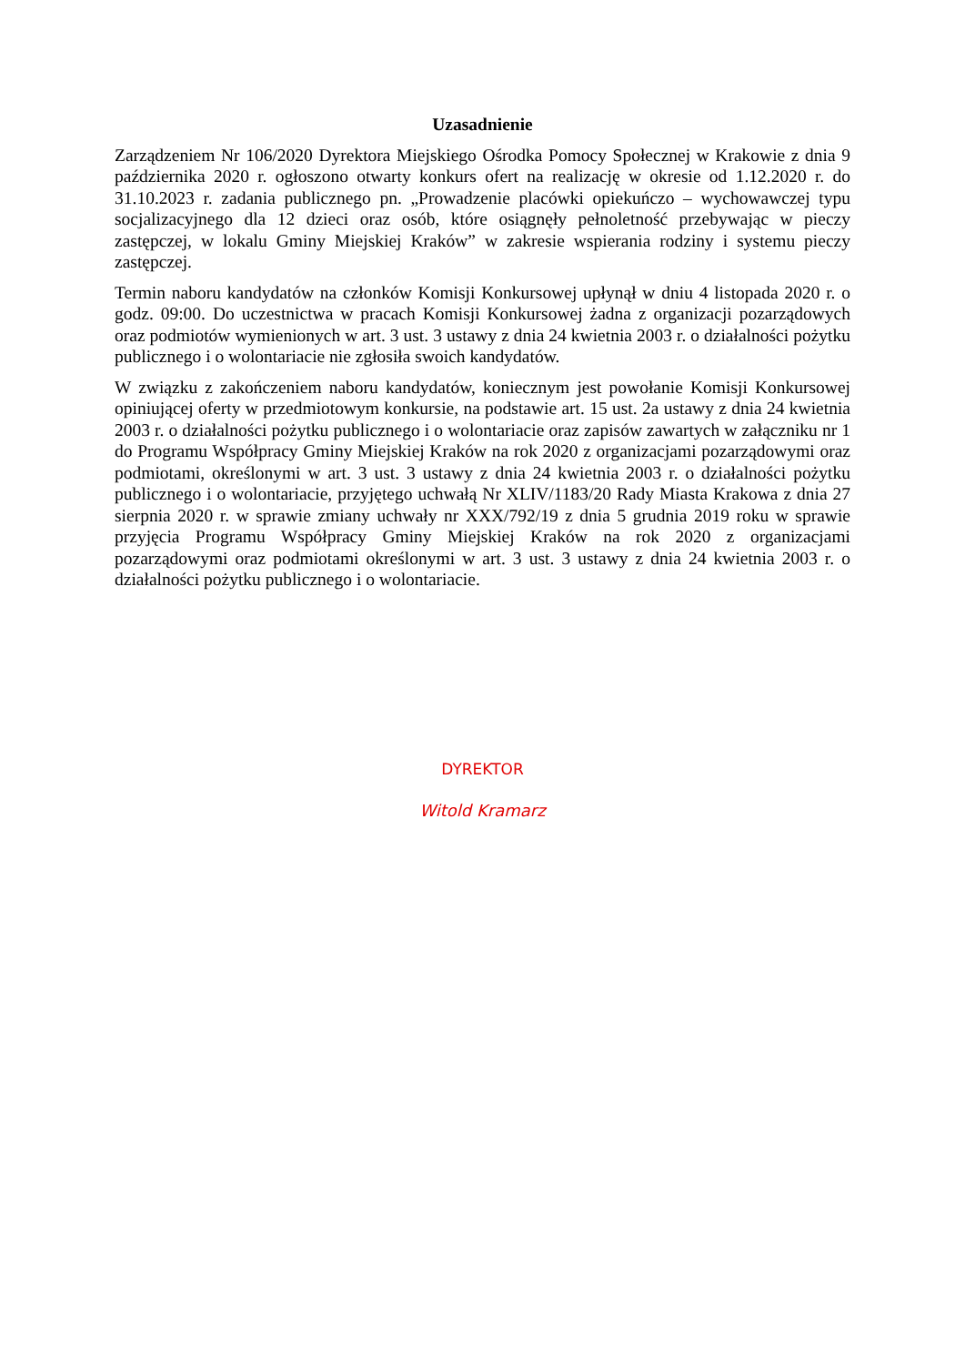Uzasadnienie
Zarządzeniem Nr 106/2020 Dyrektora Miejskiego Ośrodka Pomocy Społecznej w Krakowie z dnia 9 października 2020 r. ogłoszono otwarty konkurs ofert na realizację w okresie od 1.12.2020 r. do 31.10.2023 r. zadania publicznego pn. „Prowadzenie placówki opiekuńczo – wychowawczej typu socjalizacyjnego dla 12 dzieci oraz osób, które osiągnęły pełnoletność przebywając w pieczy zastępczej, w lokalu Gminy Miejskiej Kraków” w zakresie wspierania rodziny i systemu pieczy zastępczej.
Termin naboru kandydatów na członków Komisji Konkursowej upłynął w dniu 4 listopada 2020 r. o godz. 09:00. Do uczestnictwa w pracach Komisji Konkursowej żadna z organizacji pozarządowych oraz podmiotów wymienionych w art. 3 ust. 3 ustawy z dnia 24 kwietnia 2003 r. o działalności pożytku publicznego i o wolontariacie nie zgłosiła swoich kandydatów.
W związku z zakończeniem naboru kandydatów, koniecznym jest powołanie Komisji Konkursowej opiniującej oferty w przedmiotowym konkursie, na podstawie art. 15 ust. 2a ustawy z dnia 24 kwietnia 2003 r. o działalności pożytku publicznego i o wolontariacie oraz zapisów zawartych w załączniku nr 1 do Programu Współpracy Gminy Miejskiej Kraków na rok 2020 z organizacjami pozarządowymi oraz podmiotami, określonymi w art. 3 ust. 3 ustawy z dnia 24 kwietnia 2003 r. o działalności pożytku publicznego i o wolontariacie, przyjętego uchwałą Nr XLIV/1183/20 Rady Miasta Krakowa z dnia 27 sierpnia 2020 r. w sprawie zmiany uchwały nr XXX/792/19 z dnia 5 grudnia 2019 roku w sprawie przyjęcia Programu Współpracy Gminy Miejskiej Kraków na rok 2020 z organizacjami pozarządowymi oraz podmiotami określonymi w art. 3 ust. 3 ustawy z dnia 24 kwietnia 2003 r. o działalności pożytku publicznego i o wolontariacie.
DYREKTOR
Witold Kramarz